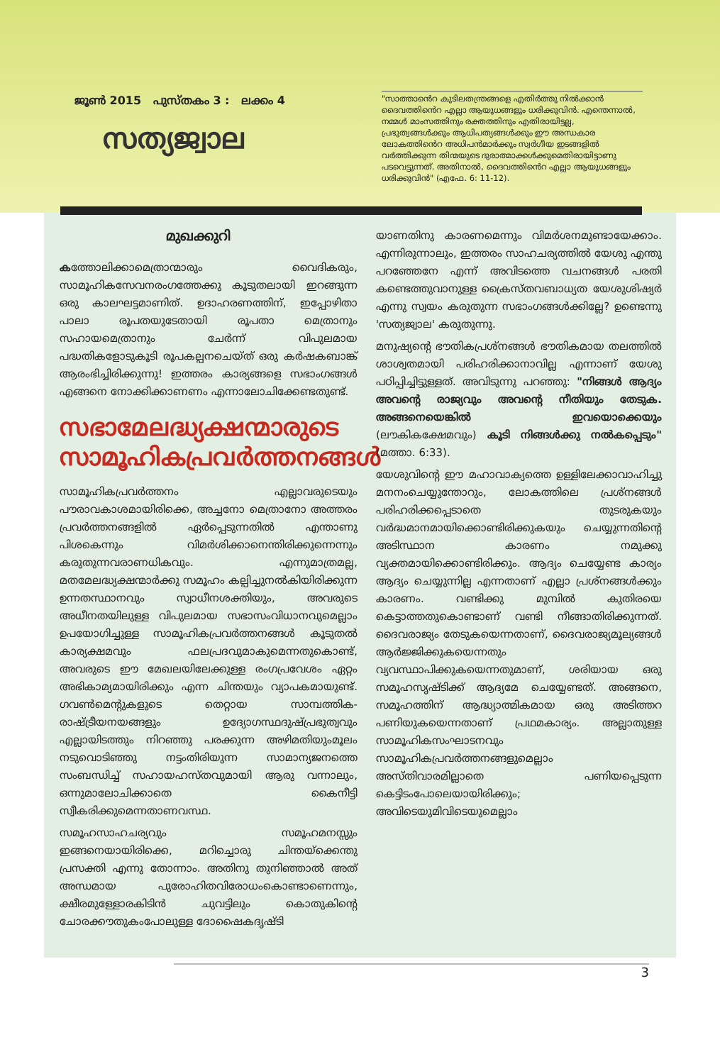ജൂൺ 2015 പുസ്തകം 3 : ലക്കം 4
സത്യജ്വാല
"സാത്താൻെറ കുടിലതന്ത്രങ്ങളെ എതിർത്തു നിൽക്കാൻ ദൈവത്തിൻെറ എല്ലാ ആയുധങ്ങളും ധരിക്കുവിൻ. എന്തെന്നാൽ, നമ്മൾ മാംസത്തിനും രക്തത്തിനും എതിരായിട്ടല്ല, പ്രഭുത്വങ്ങൾക്കും ആധിപത്യങ്ങൾക്കും ഈ അന്ധകാര ലോകത്തിൻെറ അധിപൻമാർക്കും സ്വർഗീയ ഇടങ്ങളിൽ വർത്തിക്കുന്ന തിന്മയുടെ ദുരാത്മാക്കൾക്കുമെതിരായിട്ടാണു പടവെട്ടുന്നത്. അതിനാൽ, ദൈവത്തിൻെറ എല്ലാ ആയുധങ്ങളും ധരിക്കുവിൻ" (എഫേ. 6: 11-12).
മുഖക്കുറി
കത്തോലിക്കാമെത്രാന്മാരും വൈദികരും, സാമൂഹികസേവനരംഗത്തേക്കു കൂടുതലായി ഇറങ്ങുന്ന ഒരു കാലഘട്ടമാണിത്. ഉദാഹരണത്തിന്, ഇപ്പോഴിതാ പാലാ രൂപതയുടേതായി രൂപതാ മെത്രാനും സഹായമെത്രാനും ചേർന്ന് വിപുലമായ പദ്ധതികളോടുകൂടി രൂപകല്പനചെയ്ത് ഒരു കർഷകബാങ്ക് ആരംഭിച്ചിരിക്കുന്നു! ഇത്തരം കാര്യങ്ങളെ സഭാംഗങ്ങൾ എങ്ങനെ നോക്കിക്കാണണം എന്നാലോചിക്കേണ്ടതുണ്ട്.
സഭാമേലദ്ധ്യക്ഷന്മാരുടെ സാമൂഹികപ്രവർത്തനങ്ങൾ
സാമൂഹികപ്രവർത്തനം എല്ലാവരുടെയും പൗരാവകാശമായിരിക്കെ, അച്ചനോ മെത്രാനോ അത്തരം പ്രവർത്തനങ്ങളിൽ ഏർപ്പെടുന്നതിൽ എന്താണു പിശകെന്നും വിമർശിക്കാനെന്തിരിക്കുന്നെന്നും കരുതുന്നവരാണധികവും. എന്നുമാത്രമല്ല, മതമേലദ്ധ്യക്ഷന്മാർക്കു സമൂഹം കല്പിച്ചുനൽകിയിരിക്കുന്ന ഉന്നതസ്ഥാനവും സ്വാധീനശക്തിയും, അവരുടെ അധീനതയിലുള്ള വിപുലമായ സഭാസംവിധാനവുമെല്ലാം ഉപയോഗിച്ചുള്ള സാമൂഹികപ്രവർത്തനങ്ങൾ കൂടുതൽ കാര്യക്ഷമവും ഫലപ്രദവുമാകുമെന്നതുകൊണ്ട്, അവരുടെ ഈ മേഖലയിലേക്കുള്ള രംഗപ്രവേശം ഏറ്റം അഭികാമ്യമായിരിക്കും എന്ന ചിന്തയും വ്യാപകമായുണ്ട്. ഗവൺമെന്റുകളുടെ തെറ്റായ സാമ്പത്തിക-രാഷ്ട്രീയനയങ്ങളും ഉദ്യോഗസ്ഥദുഷ്പ്രഭുത്വവും എല്ലായിടത്തും നിറഞ്ഞു പരക്കുന്ന അഴിമതിയുംമൂലം നടുവൊടിഞ്ഞു നട്ടംതിരിയുന്ന സാമാന്യജനത്തെ സംബന്ധിച്ച് സഹായഹസ്തവുമായി ആരു വന്നാലും, ഒന്നുമാലോചിക്കാതെ കൈനീട്ടി സ്വീകരിക്കുമെന്നതാണവസ്ഥ.
സമൂഹസാഹചര്യവും സമൂഹമനസ്സും ഇങ്ങനെയായിരിക്കെ, മറിച്ചൊരു ചിന്തയ്ക്കെന്തു പ്രസക്തി എന്നു തോന്നാം. അതിനു തുനിഞ്ഞാൽ അത് അന്ധമായ പുരോഹിതവിരോധംകൊണ്ടാണെന്നും, ക്ഷീരമുള്ളോരകിടിൻ ചുവട്ടിലും കൊതുകിന്റെ ചോരക്കൗതുകംപോലുള്ള ദോഷൈകദൃഷ്ടി
യാണതിനു കാരണമെന്നും വിമർശനമുണ്ടായേക്കാം. എന്നിരുന്നാലും, ഇത്തരം സാഹചര്യത്തിൽ യേശു എന്തു പറഞ്ഞേനേ എന്ന് അവിടത്തെ വചനങ്ങൾ പരതി കണ്ടെത്തുവാനുള്ള ക്രൈസ്തവബാധ്യത യേശുശിഷ്യർ എന്നു സ്വയം കരുതുന്ന സഭാംഗങ്ങൾക്കില്ലേ? ഉണ്ടെന്നു 'സത്യജ്വാല' കരുതുന്നു.
മനുഷ്യന്റെ ഭൗതികപ്രശ്നങ്ങൾ ഭൗതികമായ തലത്തിൽ ശാശ്വതമായി പരിഹരിക്കാനാവില്ല എന്നാണ് യേശു പഠിപ്പിച്ചിട്ടുള്ളത്. അവിടുന്നു പറഞ്ഞു: "നിങ്ങൾ ആദ്യം അവന്റെ രാജ്യവും അവന്റെ നീതിയും തേടുക. അങ്ങനെയെങ്കിൽ ഇവയൊക്കെയും (ലൗകികക്ഷേമവും) കൂടി നിങ്ങൾക്കു നൽകപ്പെടും" (മത്താ. 6:33).
യേശുവിന്റെ ഈ മഹാവാക്യത്തെ ഉള്ളിലേക്കാവാഹിച്ചു മനനംചെയ്യുന്തോറും, ലോകത്തിലെ പ്രശ്നങ്ങൾ പരിഹരിക്കപ്പെടാതെ തുടരുകയും വർദ്ധമാനമായിക്കൊണ്ടിരിക്കുകയും ചെയ്യുന്നതിന്റെ അടിസ്ഥാന കാരണം നമുക്കു വ്യക്തമായിക്കൊണ്ടിരിക്കും. ആദ്യം ചെയ്യേണ്ട കാര്യം ആദ്യം ചെയ്യുന്നില്ല എന്നതാണ് എല്ലാ പ്രശ്നങ്ങൾക്കും കാരണം. വണ്ടിക്കു മുമ്പിൽ കുതിരയെ കെട്ടാത്തതുകൊണ്ടാണ് വണ്ടി നീങ്ങാതിരിക്കുന്നത്. ദൈവരാജ്യം തേടുകയെന്നതാണ്, ദൈവരാജ്യമൂല്യങ്ങൾ ആർജ്ജിക്കുകയെന്നതും വ്യവസ്ഥാപിക്കുകയെന്നതുമാണ്, ശരിയായ ഒരു സമൂഹസൃഷ്ടിക്ക് ആദ്യമേ ചെയ്യേണ്ടത്. അങ്ങനെ, സമൂഹത്തിന് ആദ്ധ്യാത്മികമായ ഒരു അടിത്തറ പണിയുകയെന്നതാണ് പ്രഥമകാര്യം. അല്ലാതുള്ള സാമൂഹികസംഘാടനവും സാമൂഹികപ്രവർത്തനങ്ങളുമെല്ലാം അസ്തിവാരമില്ലാതെ പണിയപ്പെടുന്ന കെട്ടിടംപോലെയായിരിക്കും; അവിടെയുമിവിടെയുമെല്ലാം
3